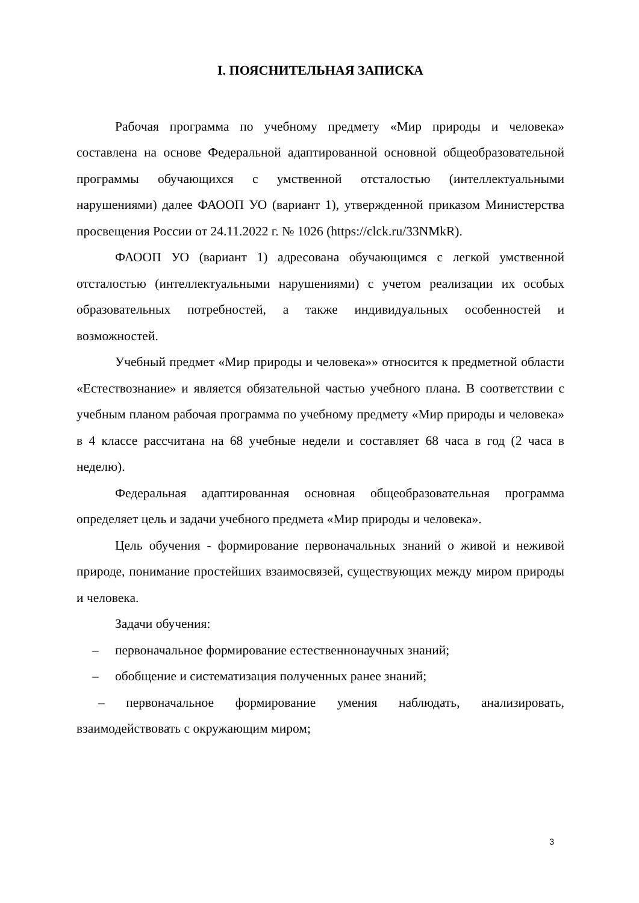I. ПОЯСНИТЕЛЬНАЯ ЗАПИСКА
Рабочая программа по учебному предмету «Мир природы и человека» составлена на основе Федеральной адаптированной основной общеобразовательной программы обучающихся с умственной отсталостью (интеллектуальными нарушениями) далее ФАООП УО (вариант 1), утвержденной приказом Министерства просвещения России от 24.11.2022 г. № 1026 (https://clck.ru/33NMkR).
ФАООП УО (вариант 1) адресована обучающимся с легкой умственной отсталостью (интеллектуальными нарушениями) с учетом реализации их особых образовательных потребностей, а также индивидуальных особенностей и возможностей.
Учебный предмет «Мир природы и человека»» относится к предметной области «Естествознание» и является обязательной частью учебного плана. В соответствии с учебным планом рабочая программа по учебному предмету «Мир природы и человека» в 4 классе рассчитана на 68 учебные недели и составляет 68 часа в год (2 часа в неделю).
Федеральная адаптированная основная общеобразовательная программа определяет цель и задачи учебного предмета «Мир природы и человека».
Цель обучения - формирование первоначальных знаний о живой и неживой природе, понимание простейших взаимосвязей, существующих между миром природы и человека.
Задачи обучения:
– первоначальное формирование естественнонаучных знаний;
– обобщение и систематизация полученных ранее знаний;
– первоначальное формирование умения наблюдать, анализировать, взаимодействовать с окружающим миром;
3